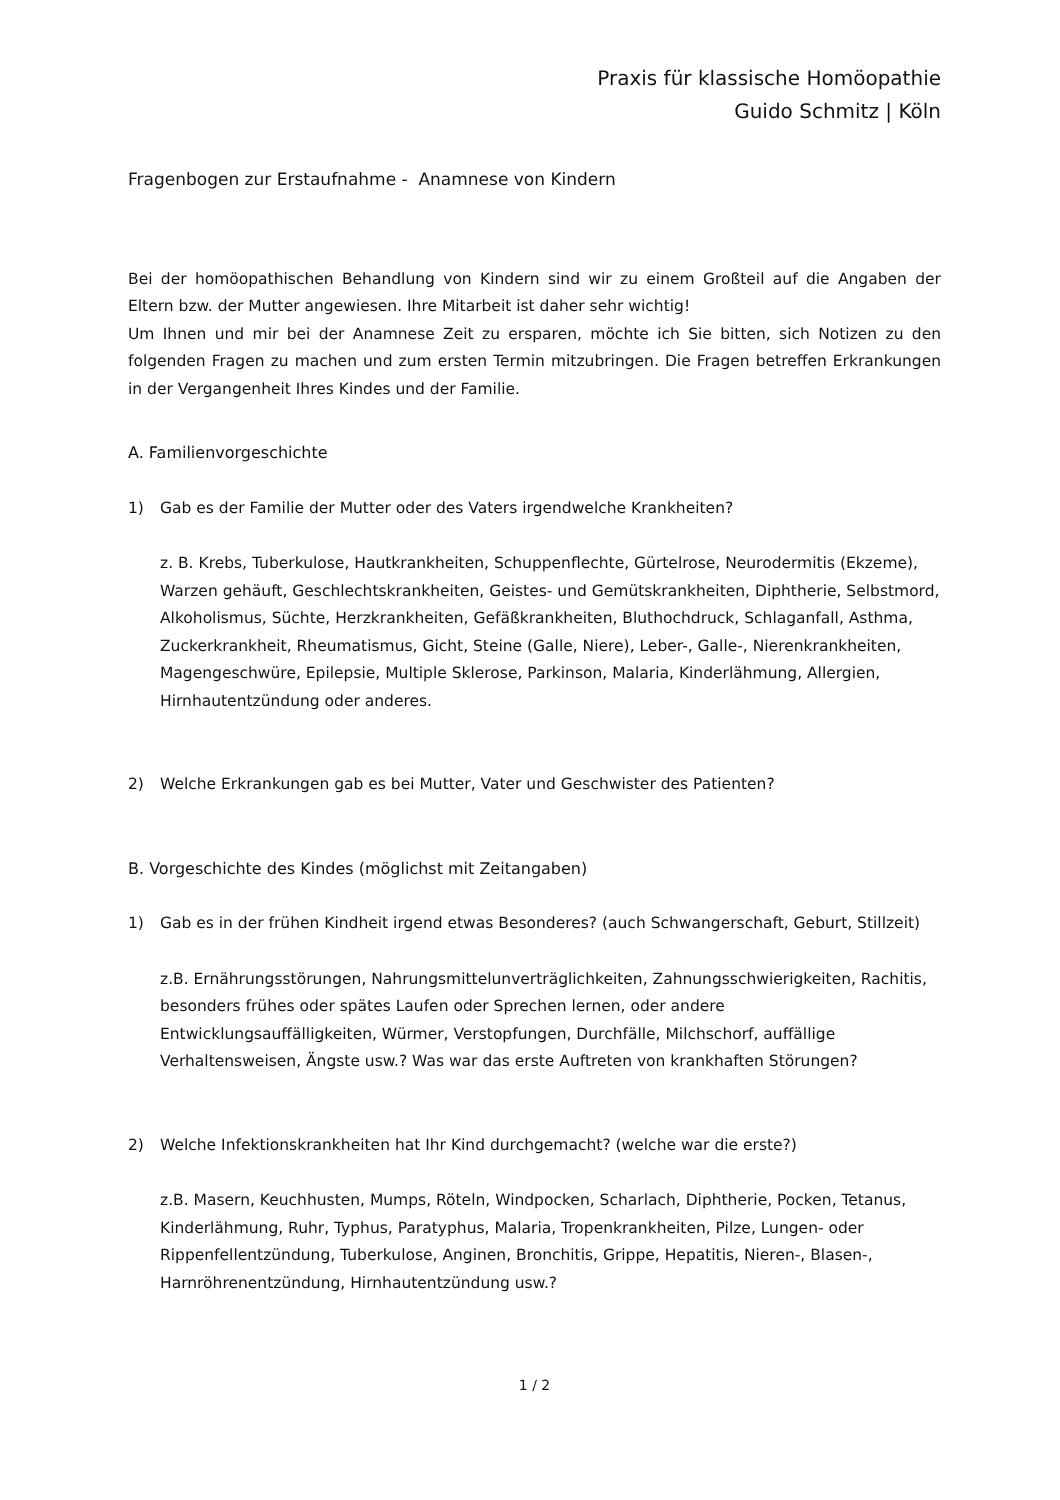Praxis für klassische Homöopathie
Guido Schmitz | Köln
Fragenbogen zur Erstaufnahme - Anamnese von Kindern
Bei der homöopathischen Behandlung von Kindern sind wir zu einem Großteil auf die Angaben der Eltern bzw. der Mutter angewiesen. Ihre Mitarbeit ist daher sehr wichtig!
Um Ihnen und mir bei der Anamnese Zeit zu ersparen, möchte ich Sie bitten, sich Notizen zu den folgenden Fragen zu machen und zum ersten Termin mitzubringen. Die Fragen betreffen Erkrankungen in der Vergangenheit Ihres Kindes und der Familie.
A. Familienvorgeschichte
1) Gab es der Familie der Mutter oder des Vaters irgendwelche Krankheiten?
z. B. Krebs, Tuberkulose, Hautkrankheiten, Schuppenflechte, Gürtelrose, Neurodermitis (Ekzeme), Warzen gehäuft, Geschlechtskrankheiten, Geistes- und Gemütskrankheiten, Diphtherie, Selbstmord, Alkoholismus, Süchte, Herzkrankheiten, Gefäßkrankheiten, Bluthochdruck, Schlaganfall, Asthma, Zuckerkrankheit, Rheumatismus, Gicht, Steine (Galle, Niere), Leber-, Galle-, Nierenkrankheiten, Magengeschwüre, Epilepsie, Multiple Sklerose, Parkinson, Malaria, Kinderlähmung, Allergien, Hirnhautentzündung oder anderes.
2) Welche Erkrankungen gab es bei Mutter, Vater und Geschwister des Patienten?
B. Vorgeschichte des Kindes (möglichst mit Zeitangaben)
1) Gab es in der frühen Kindheit irgend etwas Besonderes? (auch Schwangerschaft, Geburt, Stillzeit)
z.B. Ernährungsstörungen, Nahrungsmittelunverträglichkeiten, Zahnungsschwierigkeiten, Rachitis, besonders frühes oder spätes Laufen oder Sprechen lernen, oder andere Entwicklungsauffälligkeiten, Würmer, Verstopfungen, Durchfälle, Milchschorf, auffällige Verhaltensweisen, Ängste usw.? Was war das erste Auftreten von krankhaften Störungen?
2) Welche Infektionskrankheiten hat Ihr Kind durchgemacht? (welche war die erste?)
z.B. Masern, Keuchhusten, Mumps, Röteln, Windpocken, Scharlach, Diphtherie, Pocken, Tetanus, Kinderlähmung, Ruhr, Typhus, Paratyphus, Malaria, Tropenkrankheiten, Pilze, Lungen- oder Rippenfellentzündung, Tuberkulose, Anginen, Bronchitis, Grippe, Hepatitis, Nieren-, Blasen-, Harnröhrenentzündung, Hirnhautentzündung usw.?
1 / 2